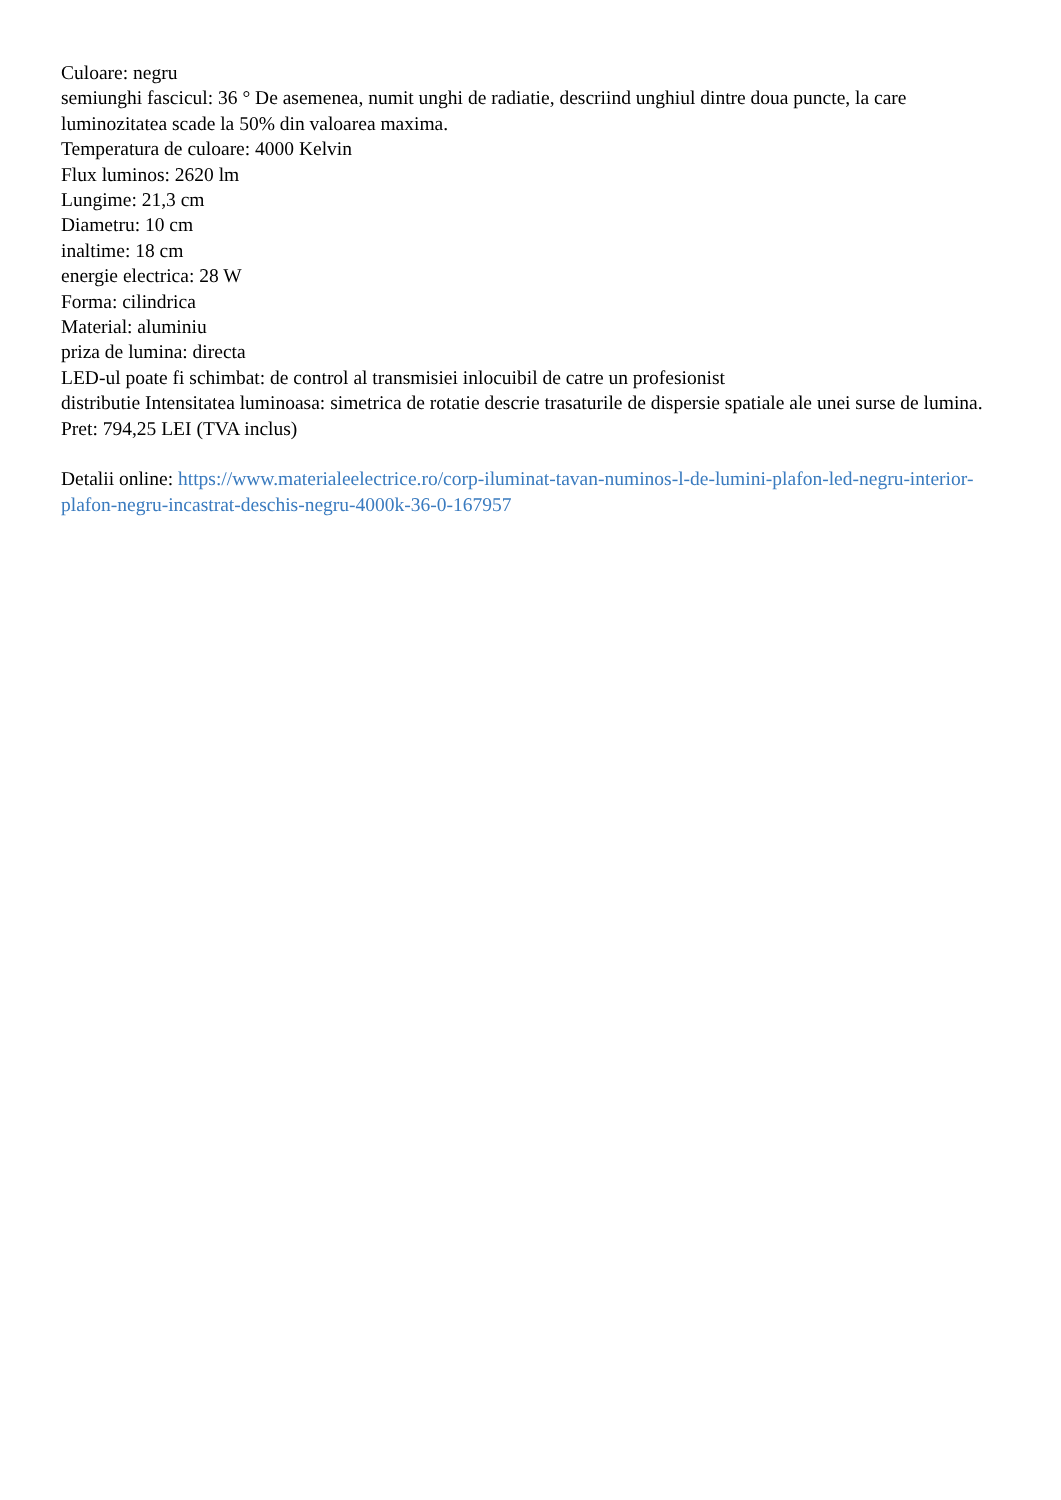Culoare: negru
semiunghi fascicul: 36 ° De asemenea, numit unghi de radiatie, descriind unghiul dintre doua puncte, la care luminozitatea scade la 50% din valoarea maxima.
Temperatura de culoare: 4000 Kelvin
Flux luminos: 2620 lm
Lungime: 21,3 cm
Diametru: 10 cm
inaltime: 18 cm
energie electrica: 28 W
Forma: cilindrica
Material: aluminiu
priza de lumina: directa
LED-ul poate fi schimbat: de control al transmisiei inlocuibil de catre un profesionist
distributie Intensitatea luminoasa: simetrica de rotatie descrie trasaturile de dispersie spatiale ale unei surse de lumina.
Pret: 794,25 LEI (TVA inclus)
Detalii online: https://www.materialeelectrice.ro/corp-iluminat-tavan-numinos-l-de-lumini-plafon-led-negru-interior-plafon-negru-incastrat-deschis-negru-4000k-36-0-167957